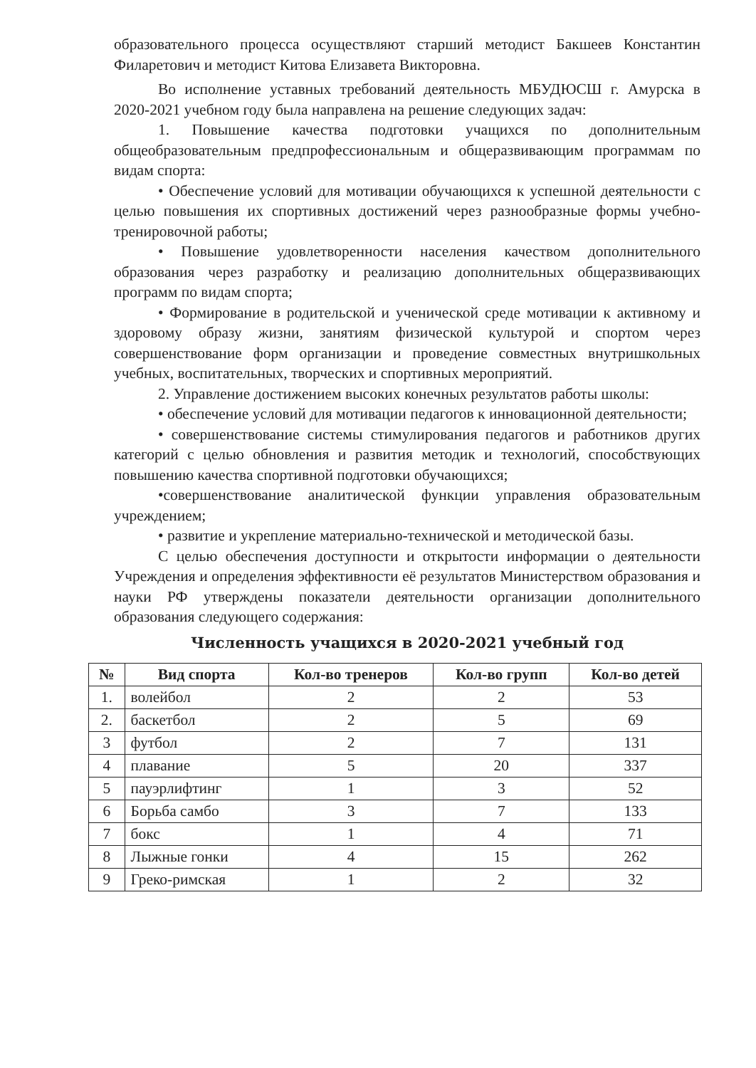образовательного процесса осуществляют старший методист Бакшеев Константин Филаретович и методист Китова Елизавета Викторовна.
Во исполнение уставных требований деятельность МБУДЮСШ г. Амурска в 2020-2021 учебном году была направлена на решение следующих задач:
1. Повышение качества подготовки учащихся по дополнительным общеобразовательным предпрофессиональным и общеразвивающим программам по видам спорта:
• Обеспечение условий для мотивации обучающихся к успешной деятельности с целью повышения их спортивных достижений через разнообразные формы учебно-тренировочной работы;
• Повышение удовлетворенности населения качеством дополнительного образования через разработку и реализацию дополнительных общеразвивающих программ по видам спорта;
• Формирование в родительской и ученической среде мотивации к активному и здоровому образу жизни, занятиям физической культурой и спортом через совершенствование форм организации и проведение совместных внутришкольных учебных, воспитательных, творческих и спортивных мероприятий.
2. Управление достижением высоких конечных результатов работы школы:
• обеспечение условий для мотивации педагогов к инновационной деятельности;
• совершенствование системы стимулирования педагогов и работников других категорий с целью обновления и развития методик и технологий, способствующих повышению качества спортивной подготовки обучающихся;
•совершенствование аналитической функции управления образовательным учреждением;
• развитие и укрепление материально-технической и методической базы.
С целью обеспечения доступности и открытости информации о деятельности Учреждения и определения эффективности её результатов Министерством образования и науки РФ утверждены показатели деятельности организации дополнительного образования следующего содержания:
Численность учащихся в 2020-2021 учебный год
| № | Вид спорта | Кол-во тренеров | Кол-во групп | Кол-во детей |
| --- | --- | --- | --- | --- |
| 1. | волейбол | 2 | 2 | 53 |
| 2. | баскетбол | 2 | 5 | 69 |
| 3 | футбол | 2 | 7 | 131 |
| 4 | плавание | 5 | 20 | 337 |
| 5 | пауэрлифтинг | 1 | 3 | 52 |
| 6 | Борьба самбо | 3 | 7 | 133 |
| 7 | бокс | 1 | 4 | 71 |
| 8 | Лыжные гонки | 4 | 15 | 262 |
| 9 | Греко-римская | 1 | 2 | 32 |